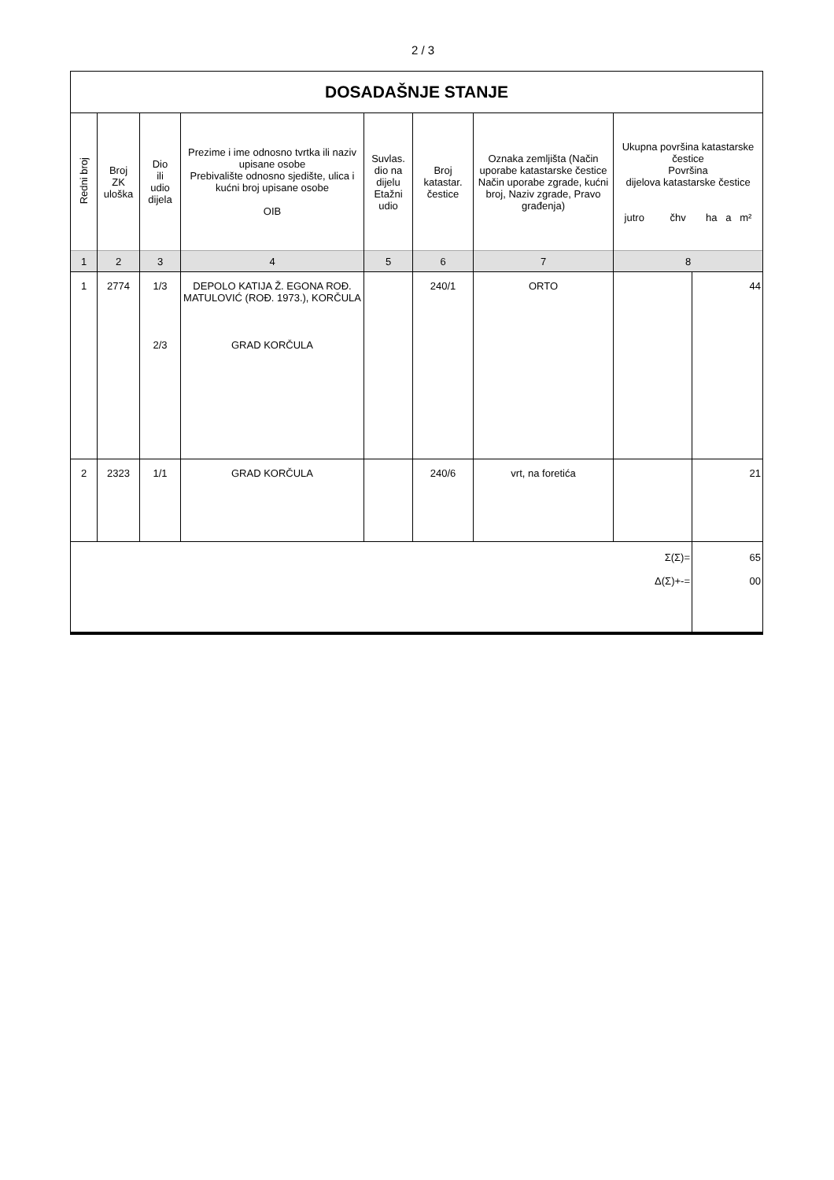2 / 3
| DOSADAŠNJE STANJE | | | | | | | | |
| --- | --- | --- | --- | --- | --- | --- | --- | --- |
| Redni broj | Broj ZK uloška | Dio ili udio dijela | Prezime i ime odnosno tvrtka ili naziv upisane osobe Prebivalište odnosno sjedište, ulica i kućni broj upisane osobe OIB | Suvlas. dio na dijelu Etažni udio | Broj katastar. čestice | Oznaka zemljišta (Način uporabe katastarske čestice Način uporabe zgrade, kućni broj, Naziv zgrade, Pravo građenja) | Ukupna površina katastarske čestice Površina dijelova katastarske čestice jutro čhv ha a m² | |
| 1 | 2 | 3 | 4 | 5 | 6 | 7 | 8 | |
| 1 | 2774 | 1/3 2/3 | DEPOLO KATIJA Ž. EGONA ROĐ. MATULOVIĆ (ROĐ. 1973.), KORČULA GRAD KORČULA | | 240/1 | ORTO | | 44 |
| 2 | 2323 | 1/1 | GRAD KORČULA | | 240/6 | vrt, na foretića | | 21 |
| Σ(Σ)= Δ(Σ)+-= | | | | | | | | 65 00 |